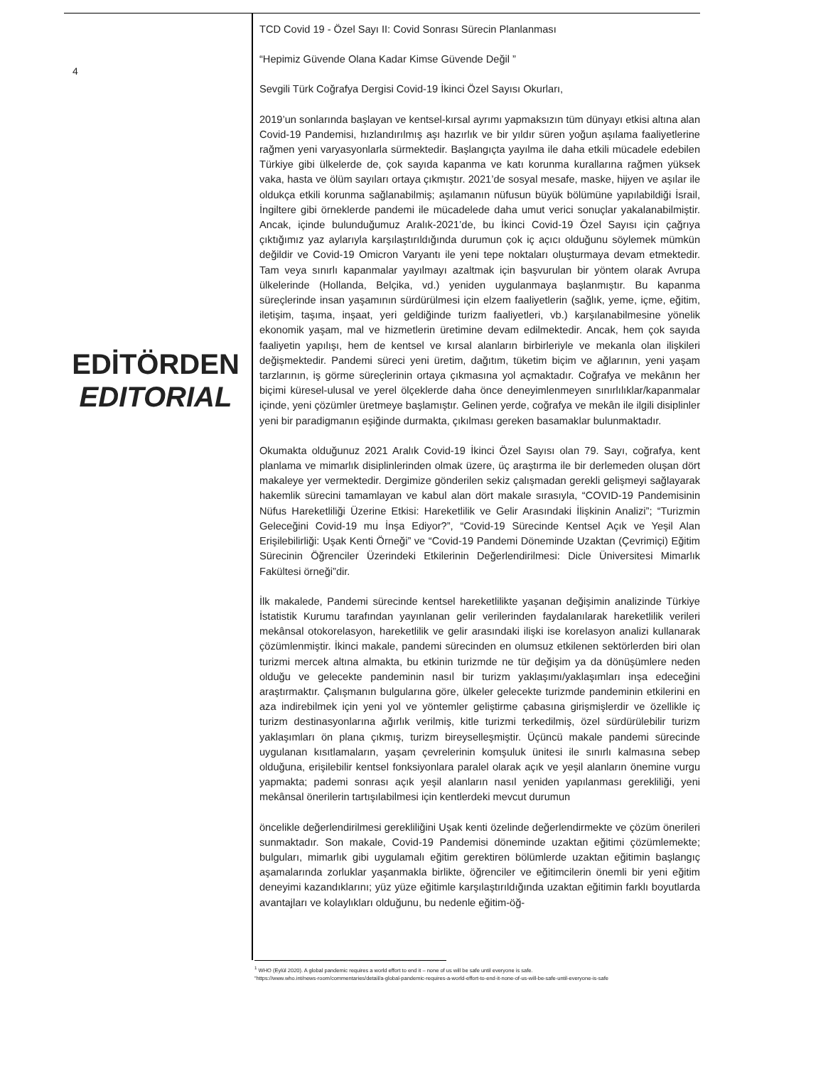4
EDİTÖRDEN
EDITORIAL
TCD Covid 19 - Özel Sayı II: Covid Sonrası Sürecin Planlanması
“Hepimiz Güvende Olana Kadar Kimse Güvende Değil ”
Sevgili Türk Coğrafya Dergisi Covid-19 İkinci Özel Sayısı Okurları,
2019’un sonlarında başlayan ve kentsel-kırsal ayrımı yapmaksızın tüm dünyayı etkisi altına alan Covid-19 Pandemisi, hızlandırılmış aşı hazırlık ve bir yıldır süren yoğun aşılama faaliyetlerine rağmen yeni varyasyonlarla sürmektedir. Başlangıçta yayılma ile daha etkili mücadele edebilen Türkiye gibi ülkelerde de, çok sayıda kapanma ve katı korunma kurallarına rağmen yüksek vaka, hasta ve ölüm sayıları ortaya çıkmıştır. 2021’de sosyal mesafe, maske, hijyen ve aşılar ile oldukça etkili korunma sağlanabilmiş; aşılamanın nüfusun büyük bölümüne yapılabildiği İsrail, İngiltere gibi örneklerde pandemi ile mücadelede daha umut verici sonuçlar yakalanabilmiştir. Ancak, içinde bulunduğumuz Aralık-2021’de, bu İkinci Covid-19 Özel Sayısı için çağrıya çıktığımız yaz aylarıyla karşılaştırıldığında durumun çok iç açıcı olduğunu söylemek mümkün değildir ve Covid-19 Omicron Varyantı ile yeni tepe noktaları oluşturmaya devam etmektedir. Tam veya sınırlı kapanmalar yayılmayı azaltmak için başvurulan bir yöntem olarak Avrupa ülkelerinde (Hollanda, Belçika, vd.) yeniden uygulanmaya başlanmıştır. Bu kapanma süreçlerinde insan yaşamının sürdürülmesi için elzem faaliyetlerin (sağlık, yeme, içme, eğitim, iletişim, taşıma, inşaat, yeri geldiğinde turizm faaliyetleri, vb.) karşılanabilmesine yönelik ekonomik yaşam, mal ve hizmetlerin üretimine devam edilmektedir. Ancak, hem çok sayıda faaliyetin yapılışı, hem de kentsel ve kırsal alanların birbirleriyle ve mekanla olan ilişkileri değişmektedir. Pandemi süreci yeni üretim, dağıtım, tüketim biçim ve ağlarının, yeni yaşam tarzlarının, iş görme süreçlerinin ortaya çıkmasına yol açmaktadır. Coğrafya ve mekânın her biçimi küresel-ulusal ve yerel ölçeklerde daha önce deneyimlenmeyen sınırlılıklar/kapanmalar içinde, yeni çözümler üretmeye başlamıştır. Gelinen yerde, coğrafya ve mekân ile ilgili disiplinler yeni bir paradigmanın eşiğinde durmakta, çıkılması gereken basamaklar bulunmaktadır.
Okumakta olduğunuz 2021 Aralık Covid-19 İkinci Özel Sayısı olan 79. Sayı, coğrafya, kent planlama ve mimarlık disiplinlerinden olmak üzere, üç araştırma ile bir derlemeden oluşan dört makaleye yer vermektedir. Dergimize gönderilen sekiz çalışmadan gerekli gelişmeyi sağlayarak hakemlik sürecini tamamlayan ve kabul alan dört makale sırasıyla, “COVID-19 Pandemisinin Nüfus Hareketliliği Üzerine Etkisi: Hareketlilik ve Gelir Arasındaki İlişkinin Analizi”; “Turizmin Geleceğini Covid-19 mu İnşa Ediyor?”, “Covid-19 Sürecinde Kentsel Açık ve Yeşil Alan Erişilebilirliği: Uşak Kenti Örneği” ve “Covid-19 Pandemi Döneminde Uzaktan (Çevrimiçi) Eğitim Sürecinin Öğrenciler Üzerindeki Etkilerinin Değerlendirilmesi: Dicle Üniversitesi Mimarlık Fakültesi örneği”dir.
İlk makalede, Pandemi sürecinde kentsel hareketlilikte yaşanan değişimin analizinde Türkiye İstatistik Kurumu tarafından yayınlanan gelir verilerinden faydalanılarak hareketlilik verileri mekânsal otokorelasyon, hareketlilik ve gelir arasındaki ilişki ise korelasyon analizi kullanarak çözümlenmiştir. İkinci makale, pandemi sürecinden en olumsuz etkilenen sektörlerden biri olan turizmi mercek altına almakta, bu etkinin turizmde ne tür değişim ya da dönüşümlere neden olduğu ve gelecekte pandeminin nasıl bir turizm yaklaşımı/yaklaşımları inşa edeceğini araştırmaktır. Çalışmanın bulgularına göre, ülkeler gelecekte turizmde pandeminin etkilerini en aza indirebilmek için yeni yol ve yöntemler geliştirme çabasına girişmişlerdir ve özellikle iç turizm destinasyonlarına ağırlık verilmiş, kitle turizmi terkedilmiş, özel sürdürülebilir turizm yaklaşımları ön plana çıkmış, turizm bireyselleşmiştir. Üçüncü makale pandemi sürecinde uygulanan kısıtlamaların, yaşam çevrelerinin komşuluk ünitesi ile sınırlı kalmasına sebep olduğuna, erişilebilir kentsel fonksiyonlara paralel olarak açık ve yeşil alanların önemine vurgu yapmakta; pademi sonrası açık yeşil alanların nasıl yeniden yapılanması gerekliliği, yeni mekânsal önerilerin tartışılabilmesi için kentlerdeki mevcut durumun
öncelikle değerlendirilmesi gerekliliğini Uşak kenti özelinde değerlendirmekte ve çözüm önerileri sunmaktadır. Son makale, Covid-19 Pandemisi döneminde uzaktan eğitimi çözümlemekte; bulguları, mimarlık gibi uygulamalı eğitim gerektiren bölümlerde uzaktan eğitimin başlangıç aşamalarında zorluklar yaşanmakla birlikte, öğrenciler ve eğitimcilerin önemli bir yeni eğitim deneyimi kazandıklarını; yüz yüze eğitimle karşılaştırıldığında uzaktan eğitimin farklı boyutlarda avantajları ve kolaylıkları olduğunu, bu nedenle eğitim-öğ-
<sup>1</sup> WHO (Eylül 2020). A global pandemic requires a world effort to end it – none of us will be safe until everyone is safe.
“https://www.who.int/news-room/commentaries/detail/a-global-pandemic-requires-a-world-effort-to-end-it-none-of-us-will-be-safe-until-everyone-is-safe